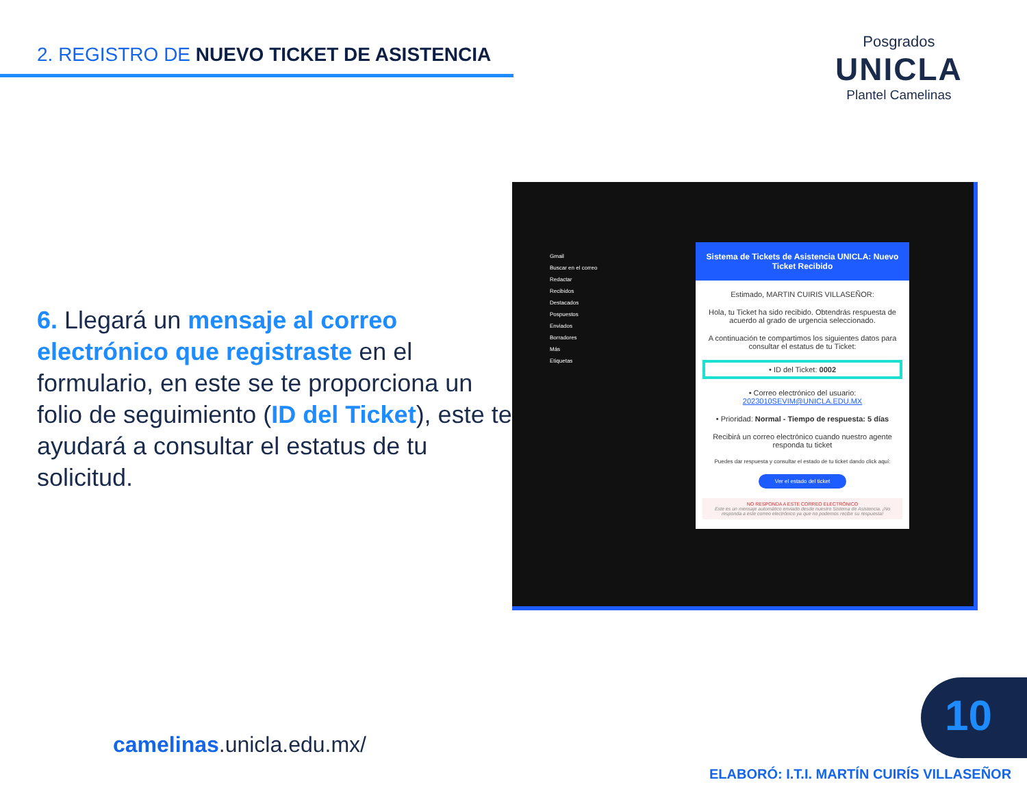2. REGISTRO DE NUEVO TICKET DE ASISTENCIA
Posgrados
UNICLA
Plantel Camelinas
6. Llegará un mensaje al correo electrónico que registraste en el formulario, en este se te proporciona un folio de seguimiento (ID del Ticket), este te ayudará a consultar el estatus de tu solicitud.
Gmail
Buscar en el correo
Redactar
Recibidos
Destacados
Pospuestos
Enviados
Borradores
Más
Etiquetas
Sistema de Tickets de Asistencia UNICLA: Nuevo Ticket Recibido
Estimado, MARTIN CUIRIS VILLASEÑOR:
Hola, tu Ticket ha sido recibido. Obtendrás respuesta de acuerdo al grado de urgencia seleccionado.
A continuación te compartimos los siguientes datos para consultar el estatus de tu Ticket:
• ID del Ticket: 0002
• Correo electrónico del usuario: 2023010SEVIM@UNICLA.EDU.MX
• Prioridad: Normal - Tiempo de respuesta: 5 días
Recibirá un correo electrónico cuando nuestro agente responda tu ticket
Puedes dar respuesta y consultar el estado de tu ticket dando click aquí:
Ver el estado del ticket
NO RESPONDA A ESTE CORREO ELECTRÓNICO
Este es un mensaje automático enviado desde nuestro Sistema de Asistencia. ¡No responda a este correo electrónico ya que no podemos recibir su respuesta!
camelinas.unicla.edu.mx/
10
ELABORÓ: I.T.I. MARTÍN CUIRÍS VILLASEÑOR